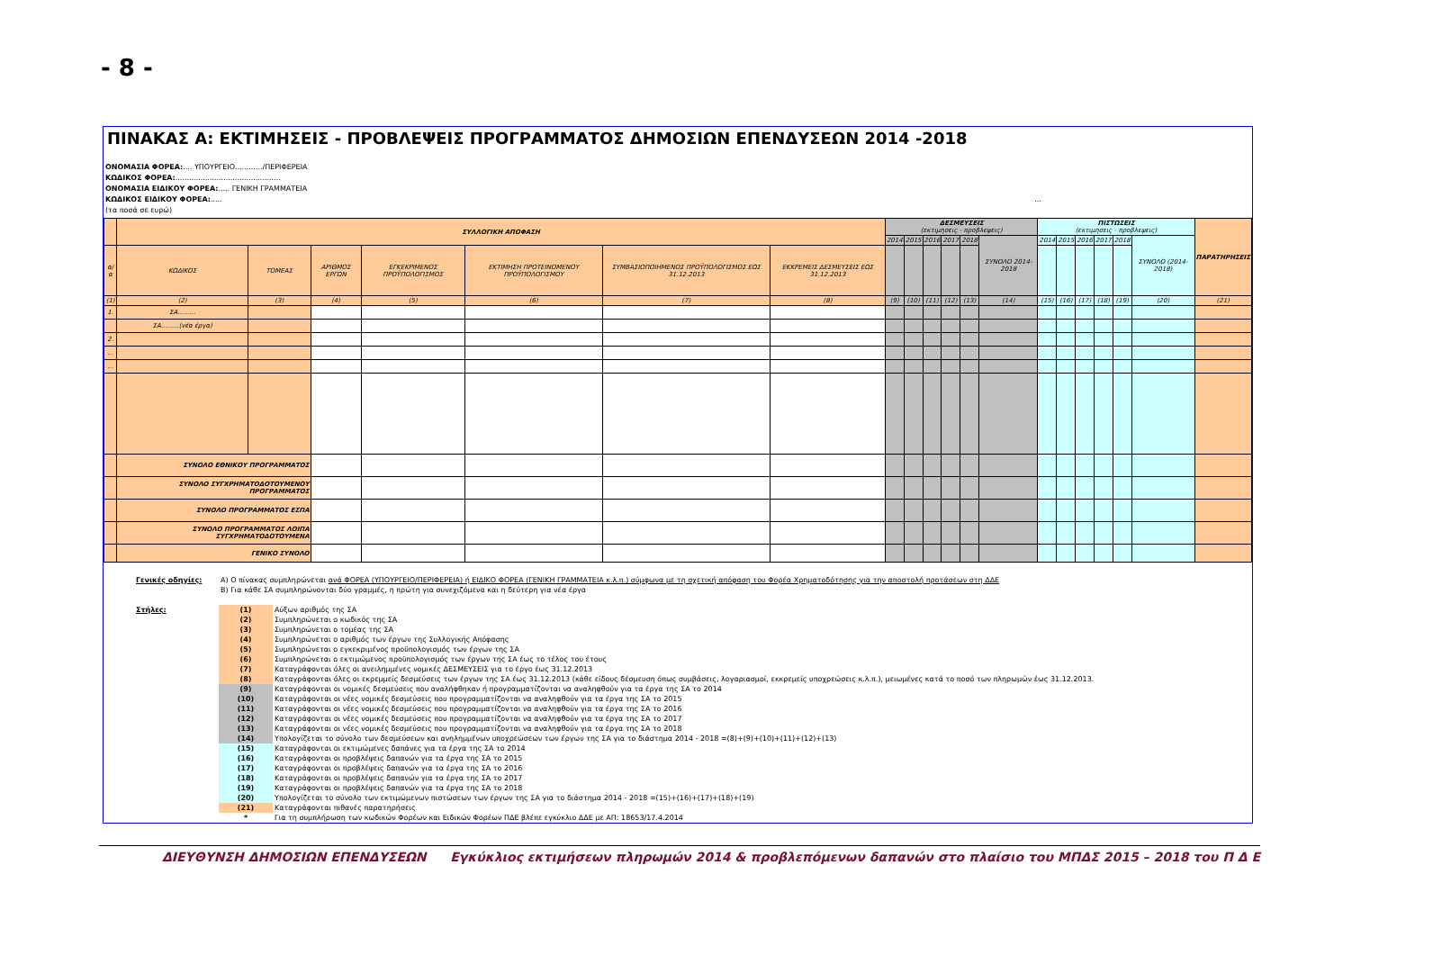- 8 -
ΠΙΝΑΚΑΣ Α: ΕΚΤΙΜΗΣΕΙΣ - ΠΡΟΒΛΕΨΕΙΣ ΠΡΟΓΡΑΜΜΑΤΟΣ ΔΗΜΟΣΙΩΝ ΕΠΕΝΔΥΣΕΩΝ 2014 -2018
ΟΝΟΜΑΣΙΑ ΦΟΡΕΑ:.... ΥΠΟΥΡΓΕΙΟ............/ΠΕΡΙΦΕΡΕΙΑ
ΚΩΔΙΚΟΣ ΦΟΡΕΑ:..............................................
ΟΝΟΜΑΣΙΑ ΕΙΔΙΚΟΥ ΦΟΡΕΑ:..... ΓΕΝΙΚΗ ΓΡΑΜΜΑΤΕΙΑ
ΚΩΔΙΚΟΣ ΕΙΔΙΚΟΥ ΦΟΡΕΑ:..... ...
(τα ποσά σε ευρώ)
| | ΣΥΛΛΟΓΙΚΗ ΑΠΟΦΑΣΗ | | | | | | | ΔΕΣΜΕΥΣΕΙΣ (εκτιμησεις - προβλεψεις) | | | | | | ΠΙΣΤΩΣΕΙΣ (εκτιμησεις - προβλεψεις) | | | | | | ΠΑΡΑΤΗΡΗΣΕΙΣ |
| --- | --- | --- | --- | --- | --- | --- | --- | --- | --- | --- | --- | --- | --- | --- | --- | --- | --- | --- | --- | --- |
| | | | | | | | | 2014 | 2015 | 2016 | 2017 | 2018 | ΣΥΝΟΛΟ 2014-2018 | 2014 | 2015 | 2016 | 2017 | 2018 | ΣΥΝΟΛΟ (2014-2018) | |
| α/α | ΚΩΔΙΚΟΣ | ΤΟΜΕΑΣ | ΑΡΙΘΜΟΣ ΕΡΓΩΝ | ΕΓΚΕΚΡΙΜΕΝΟΣ ΠΡΟΫΠΟΛΟΓΙΣΜΟΣ | ΕΚΤΙΜΗΣΗ ΠΡΟΤΕΙΝΟΜΕΝΟΥ ΠΡΟΫΠΟΛΟΓΙΣΜΟΥ | ΣΥΜΒΑΣΙΟΠΟΙΗΜΕΝΟΣ ΠΡΟΫΠΟΛΟΓΙΣΜΟΣ ΕΩΣ 31.12.2013 | ΕΚΚΡΕΜΕΙΣ ΔΕΣΜΕΥΣΕΙΣ ΕΩΣ 31.12.2013 | | | | | | | | | | | | | |
| (1) | (2) | (3) | (4) | (5) | (6) | (7) | (8) | (9) | (10) | (11) | (12) | (13) | (14) | (15) | (16) | (17) | (18) | (19) | (20) | (21) |
| 1. | ΣΑ......... | | | | | | | | | | | | | | | | | | | |
| | ΣΑ.........(νέα έργα) | | | | | | | | | | | | | | | | | | | |
| 2. | | | | | | | | | | | | | | | | | | | | |
| ... | | | | | | | | | | | | | | | | | | | | |
| ... | | | | | | | | | | | | | | | | | | | | |
| | ΣΥΝΟΛΟ ΕΘΝΙΚΟΥ ΠΡΟΓΡΑΜΜΑΤΟΣ | | | | | | | | | | | | | | | | | | | |
| | ΣΥΝΟΛΟ ΣΥΓΧΡΗΜΑΤΟΔΟΤΟΥΜΕΝΟΥ ΠΡΟΓΡΑΜΜΑΤΟΣ | | | | | | | | | | | | | | | | | | | |
| | ΣΥΝΟΛΟ ΠΡΟΓΡΑΜΜΑΤΟΣ ΕΣΠΑ | | | | | | | | | | | | | | | | | | | |
| | ΣΥΝΟΛΟ ΠΡΟΓΡΑΜΜΑΤΟΣ ΛΟΙΠΑ ΣΥΓΧΡΗΜΑΤΟΔΟΤΟΥΜΕΝΑ | | | | | | | | | | | | | | | | | | | |
| | ΓΕΝΙΚΟ ΣΥΝΟΛΟ | | | | | | | | | | | | | | | | | | | |
| | Γενικές οδηγίες: | A) Ο πίνακας συμπληρώνεται ανά ΦΟΡΕΑ (ΥΠΟΥΡΓΕΙΟ/ΠΕΡΙΦΕΡΕΙΑ) ή ΕΙΔΙΚΟ ΦΟΡΕΑ (ΓΕΝΙΚΗ ΓΡΑΜΜΑΤΕΙΑ κ.λ.π.) σύμφωνα με τη σχετική απόφαση του Φορέα Χρηματοδότησης για την αποστολή προτάσεων στη ΔΔΕ | |
| | | B) Για κάθε ΣΑ συμπληρώνονται δύο γραμμές, η πρώτη για συνεχιζόμενα και η δεύτερη για νέα έργα | |
| | Στήλες: | (1) | Αύξων αριθμός της ΣΑ |
| | | (2) | Συμπληρώνεται ο κωδικός της ΣΑ |
| | | (3) | Συμπληρώνεται ο τομέας της ΣΑ |
| | | (4) | Συμπληρώνεται ο αριθμός των έργων της Συλλογικής Απόφασης |
| | | (5) | Συμπληρώνεται ο εγκεκριμένος προϋπολογισμός των έργων της ΣΑ |
| | | (6) | Συμπληρώνεται ο εκτιμώμενος προϋπολογισμός των έργων της ΣΑ έως το τέλος του έτους |
| | | (7) | Καταγράφονται όλες οι ανειλημμένες νομικές ΔΕΣΜΕΥΣΕΙΣ για το έργο έως 31.12.2013 |
| | | (8) | Καταγράφονται όλες οι εκρεμμείς δεσμεύσεις των έργων της ΣΑ έως 31.12.2013 (κάθε είδους δέσμευση όπως συμβάσεις, λογαριασμοί, εκκρεμείς υποχρεώσεις κ.λ.π.), μειωμένες κατά το ποσό των πληρωμών έως 31.12.2013. |
| | | (9) | Καταγράφονται οι νομικές δεσμεύσεις που αναλήφθηκαν ή προγραμματίζονται να αναληφθούν για τα έργα της ΣΑ το 2014 |
| | | (10) | Καταγράφονται οι νέες νομικές δεσμεύσεις που προγραμματίζονται να αναληφθούν για τα έργα της ΣΑ το 2015 |
| | | (11) | Καταγράφονται οι νέες νομικές δεσμεύσεις που προγραμματίζονται να αναληφθούν για τα έργα της ΣΑ το 2016 |
| | | (12) | Καταγράφονται οι νέες νομικές δεσμεύσεις που προγραμματίζονται να αναληφθούν για τα έργα της ΣΑ το 2017 |
| | | (13) | Καταγράφονται οι νέες νομικές δεσμεύσεις που προγραμματίζονται να αναληφθούν για τα έργα της ΣΑ το 2018 |
| | | (14) | Υπολογίζεται το σύνολο των δεσμεύσεων και ανηλημμένων υποχρεώσεων των έργων της ΣΑ για το διάστημα 2014 - 2018 =(8)+(9)+(10)+(11)+(12)+(13) |
| | | (15) | Καταγράφονται οι εκτιμώμενες δαπάνες για τα έργα της ΣΑ το 2014 |
| | | (16) | Καταγράφονται οι προβλέψεις δαπανών για τα έργα της ΣΑ το 2015 |
| | | (17) | Καταγράφονται οι προβλέψεις δαπανών για τα έργα της ΣΑ το 2016 |
| | | (18) | Καταγράφονται οι προβλέψεις δαπανών για τα έργα της ΣΑ το 2017 |
| | | (19) | Καταγράφονται οι προβλέψεις δαπανών για τα έργα της ΣΑ το 2018 |
| | | (20) | Υπολογίζεται το σύνολο των εκτιμώμενων πιστώσεων των έργων της ΣΑ για το διάστημα 2014 - 2018 =(15)+(16)+(17)+(18)+(19) |
| | | (21) | Καταγράφονται πιθανές παρατηρήσεις |
| | | * | Για τη συμπλήρωση των κωδικών Φορέων και Ειδικών Φορέων ΠΔΕ βλέπε εγκύκλιο ΔΔΕ με ΑΠ: 18653/17.4.2014 |
ΔΙΕΥΘΥΝΣΗ ΔΗΜΟΣΙΩΝ ΕΠΕΝΔΥΣΕΩΝ Εγκύκλιος εκτιμήσεων πληρωμών 2014 & προβλεπόμενων δαπανών στο πλαίσιο του ΜΠΔΣ 2015 – 2018 του Π Δ Ε